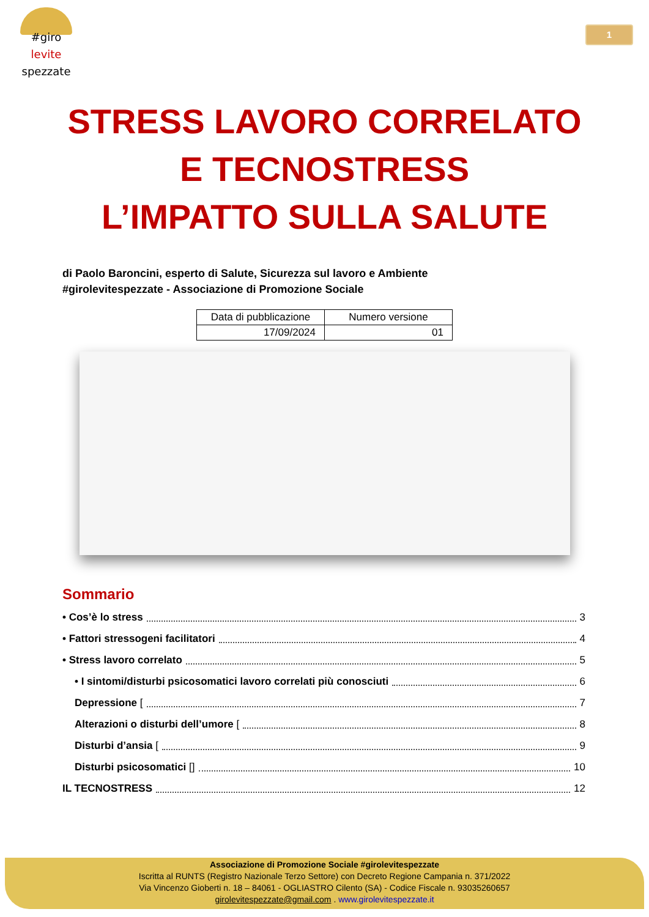#giro
levite
spezzate
1
STRESS LAVORO CORRELATO
E TECNOSTRESS
L’IMPATTO SULLA SALUTE
di Paolo Baroncini, esperto di Salute, Sicurezza sul lavoro e Ambiente
#girolevitespezzate - Associazione di Promozione Sociale
| Data di pubblicazione | Numero versione |
| 17/09/2024 | 01 |
Sommario
• Cos’è lo stress 3
• Fattori stressogeni facilitatori 4
• Stress lavoro correlato 5
• I sintomi/disturbi psicosomatici lavoro correlati più conosciuti 6
Depressione [ 7
Alterazioni o disturbi dell’umore [ 8
Disturbi d’ansia [ 9
Disturbi psicosomatici [] 10
IL TECNOSTRESS 12
Associazione di Promozione Sociale #girolevitespezzate
Iscritta al RUNTS (Registro Nazionale Terzo Settore) con Decreto Regione Campania n. 371/2022
Via Vincenzo Gioberti n. 18 – 84061 - OGLIASTRO Cilento (SA) - Codice Fiscale n. 93035260657
girolevitespezzate@gmail.com . www.girolevitespezzate.it